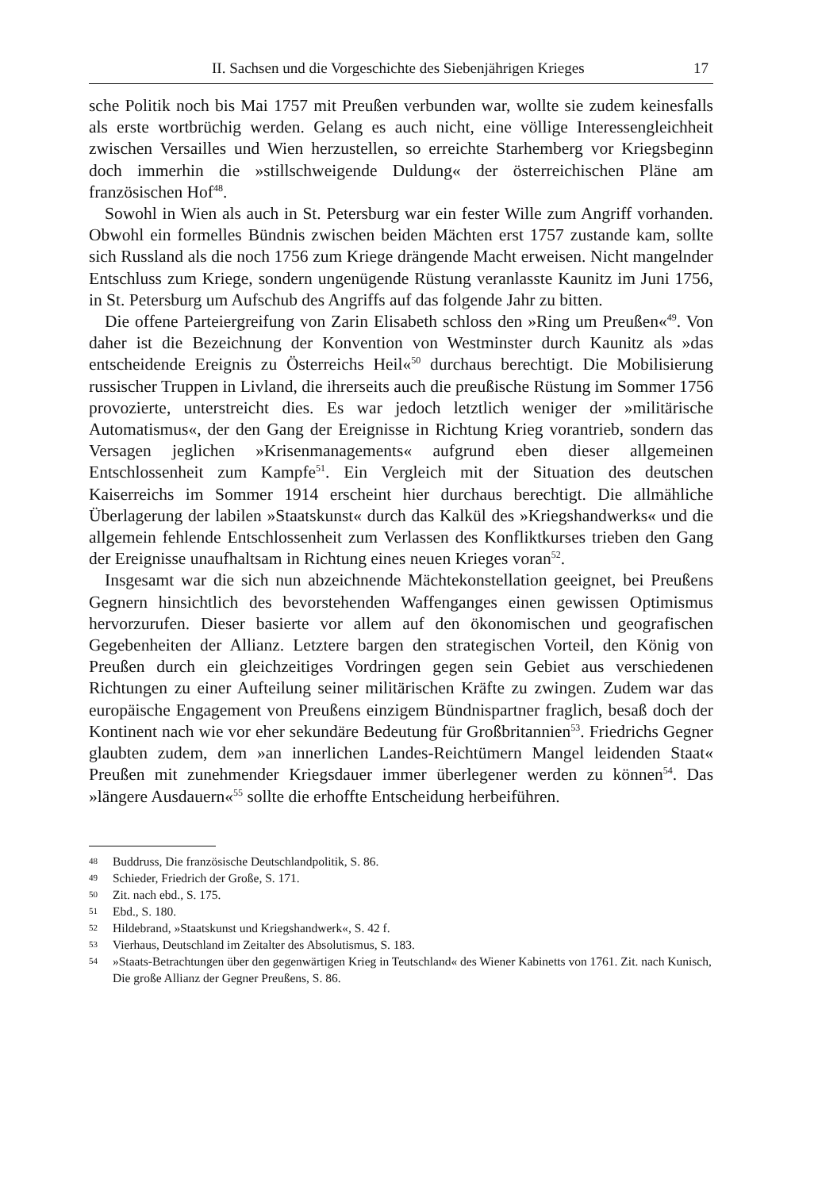II. Sachsen und die Vorgeschichte des Siebenjährigen Krieges 17
sche Politik noch bis Mai 1757 mit Preußen verbunden war, wollte sie zudem keinesfalls als erste wortbrüchig werden. Gelang es auch nicht, eine völlige Interessengleichheit zwischen Versailles und Wien herzustellen, so erreichte Starhemberg vor Kriegsbeginn doch immerhin die »stillschweigende Duldung« der österreichischen Pläne am französischen Hof<sup>48</sup>.
Sowohl in Wien als auch in St. Petersburg war ein fester Wille zum Angriff vorhanden. Obwohl ein formelles Bündnis zwischen beiden Mächten erst 1757 zustande kam, sollte sich Russland als die noch 1756 zum Kriege drängende Macht erweisen. Nicht mangelnder Entschluss zum Kriege, sondern ungenügende Rüstung veranlasste Kaunitz im Juni 1756, in St. Petersburg um Aufschub des Angriffs auf das folgende Jahr zu bitten.
Die offene Parteiergreifung von Zarin Elisabeth schloss den »Ring um Preußen«<sup>49</sup>. Von daher ist die Bezeichnung der Konvention von Westminster durch Kaunitz als »das entscheidende Ereignis zu Österreichs Heil«<sup>50</sup> durchaus berechtigt. Die Mobilisierung russischer Truppen in Livland, die ihrerseits auch die preußische Rüstung im Sommer 1756 provozierte, unterstreicht dies. Es war jedoch letztlich weniger der »militärische Automatismus«, der den Gang der Ereignisse in Richtung Krieg vorantrieb, sondern das Versagen jeglichen »Krisenmanagements« aufgrund eben dieser allgemeinen Entschlossenheit zum Kampfe<sup>51</sup>. Ein Vergleich mit der Situation des deutschen Kaiserreichs im Sommer 1914 erscheint hier durchaus berechtigt. Die allmähliche Überlagerung der labilen »Staatskunst« durch das Kalkül des »Kriegshandwerks« und die allgemein fehlende Entschlossenheit zum Verlassen des Konfliktkurses trieben den Gang der Ereignisse unaufhaltsam in Richtung eines neuen Krieges voran<sup>52</sup>.
Insgesamt war die sich nun abzeichnende Mächtekonstellation geeignet, bei Preußens Gegnern hinsichtlich des bevorstehenden Waffenganges einen gewissen Optimismus hervorzurufen. Dieser basierte vor allem auf den ökonomischen und geografischen Gegebenheiten der Allianz. Letztere bargen den strategischen Vorteil, den König von Preußen durch ein gleichzeitiges Vordringen gegen sein Gebiet aus verschiedenen Richtungen zu einer Aufteilung seiner militärischen Kräfte zu zwingen. Zudem war das europäische Engagement von Preußens einzigem Bündnispartner fraglich, besaß doch der Kontinent nach wie vor eher sekundäre Bedeutung für Großbritannien<sup>53</sup>. Friedrichs Gegner glaubten zudem, dem »an innerlichen Landes-Reichtümern Mangel leidenden Staat« Preußen mit zunehmender Kriegsdauer immer überlegener werden zu können<sup>54</sup>. Das »längere Ausdauern«<sup>55</sup> sollte die erhoffte Entscheidung herbeiführen.
48 Buddruss, Die französische Deutschlandpolitik, S. 86.
49 Schieder, Friedrich der Große, S. 171.
50 Zit. nach ebd., S. 175.
51 Ebd., S. 180.
52 Hildebrand, »Staatskunst und Kriegshandwerk«, S. 42 f.
53 Vierhaus, Deutschland im Zeitalter des Absolutismus, S. 183.
54 »Staats-Betrachtungen über den gegenwärtigen Krieg in Teutschland« des Wiener Kabinetts von 1761. Zit. nach Kunisch, Die große Allianz der Gegner Preußens, S. 86.